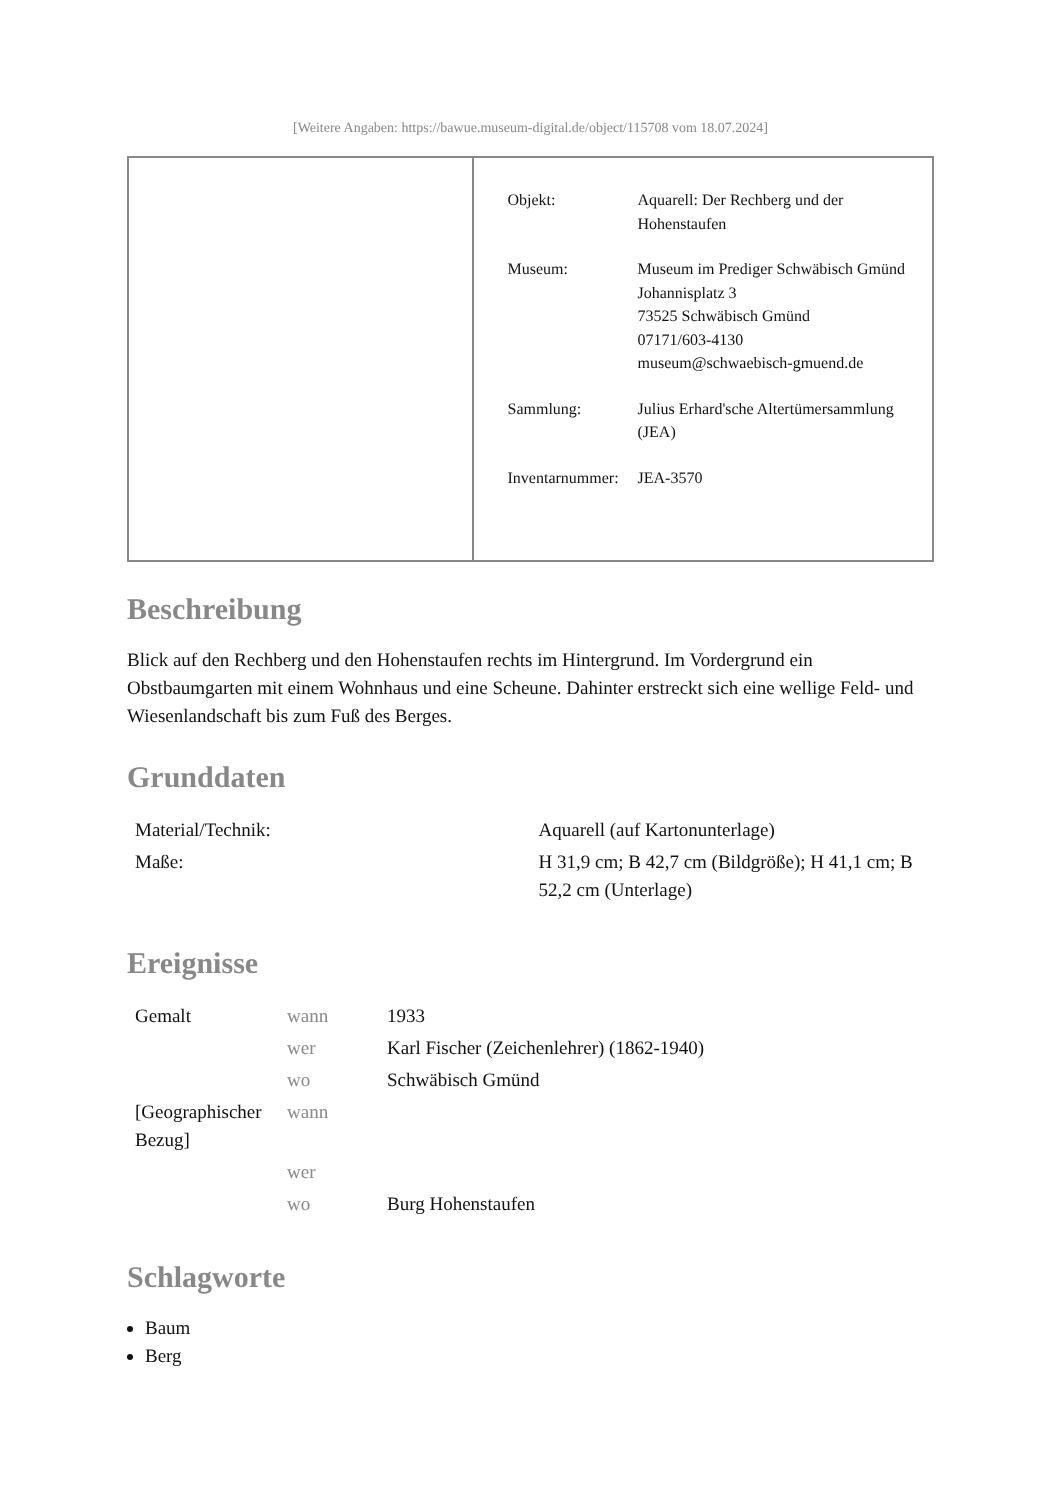[Weitere Angaben: https://bawue.museum-digital.de/object/115708 vom 18.07.2024]
| Objekt: | Aquarell: Der Rechberg und der Hohenstaufen |
| Museum: | Museum im Prediger Schwäbisch Gmünd Johannisplatz 3 73525 Schwäbisch Gmünd 07171/603-4130 museum@schwaebisch-gmuend.de |
| Sammlung: | Julius Erhard'sche Altertümersammlung (JEA) |
| Inventarnummer: | JEA-3570 |
Beschreibung
Blick auf den Rechberg und den Hohenstaufen rechts im Hintergrund. Im Vordergrund ein Obstbaumgarten mit einem Wohnhaus und eine Scheune. Dahinter erstreckt sich eine wellige Feld- und Wiesenlandschaft bis zum Fuß des Berges.
Grunddaten
| Material/Technik: | Aquarell (auf Kartonunterlage) |
| Maße: | H 31,9 cm; B 42,7 cm (Bildgröße); H 41,1 cm; B 52,2 cm (Unterlage) |
Ereignisse
| Gemalt | wann | 1933 |
| | wer | Karl Fischer (Zeichenlehrer) (1862-1940) |
| | wo | Schwäbisch Gmünd |
| [Geographischer Bezug] | wann | |
| | wer | |
| | wo | Burg Hohenstaufen |
Schlagworte
Baum
Berg